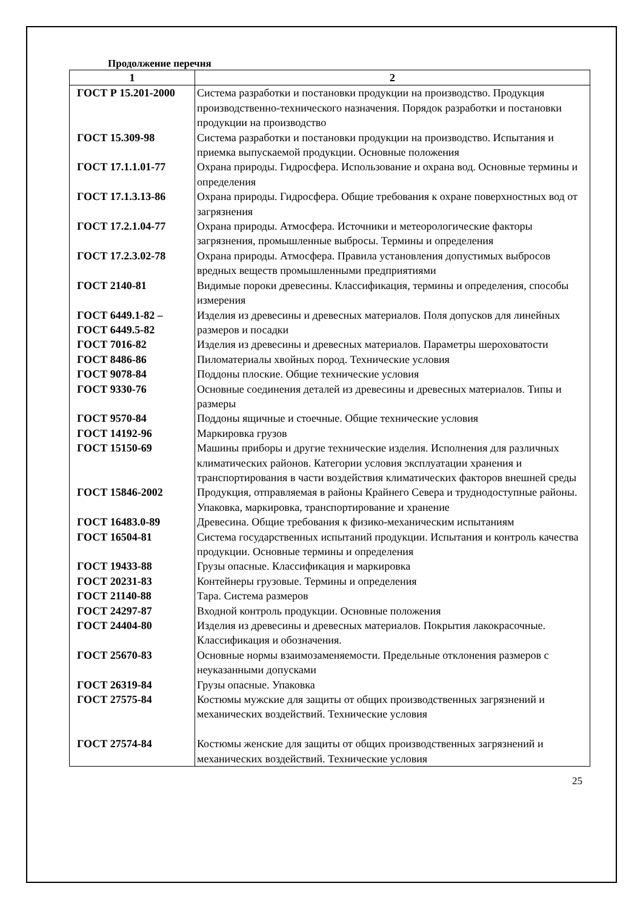Продолжение перечня
| 1 | 2 |
| --- | --- |
| ГОСТ Р 15.201-2000 | Система разработки и постановки продукции на производство. Продукция производственно-технического назначения. Порядок разработки и постановки продукции на производство |
| ГОСТ 15.309-98 | Система разработки и постановки продукции на производство. Испытания и приемка выпускаемой продукции. Основные положения |
| ГОСТ 17.1.1.01-77 | Охрана природы. Гидросфера. Использование и охрана вод. Основные термины и определения |
| ГОСТ 17.1.3.13-86 | Охрана природы. Гидросфера. Общие требования к охране поверхностных вод от загрязнения |
| ГОСТ 17.2.1.04-77 ГОСТ 17.2.3.02-78 | Охрана природы. Атмосфера. Источники и метеорологические факторы загрязнения, промышленные выбросы. Термины и определения Охрана природы. Атмосфера. Правила установления допустимых выбросов вредных веществ промышленными предприятиями |
| ГОСТ 2140-81 | Видимые пороки древесины. Классификация, термины и определения, способы измерения |
| ГОСТ 6449.1-82 – ГОСТ 6449.5-82 | Изделия из древесины и древесных материалов. Поля допусков для линейных размеров и посадки |
| ГОСТ 7016-82 | Изделия из древесины и древесных материалов. Параметры шероховатости |
| ГОСТ 8486-86 | Пиломатериалы хвойных пород. Технические условия |
| ГОСТ 9078-84 | Поддоны плоские. Общие технические условия |
| ГОСТ 9330-76 | Основные соединения деталей из древесины и древесных материалов. Типы и размеры |
| ГОСТ 9570-84 | Поддоны ящичные и стоечные. Общие технические условия |
| ГОСТ 14192-96 | Маркировка грузов |
| ГОСТ 15150-69 | Машины приборы и другие технические изделия. Исполнения для различных климатических районов. Категории условия эксплуатации хранения и транспортирования в части воздействия климатических факторов внешней среды |
| ГОСТ 15846-2002 | Продукция, отправляемая в районы Крайнего Севера и труднодоступные районы. Упаковка, маркировка, транспортирование и хранение |
| ГОСТ 16483.0-89 | Древесина. Общие требования к физико-механическим испытаниям |
| ГОСТ 16504-81 | Система государственных испытаний продукции. Испытания и контроль качества продукции. Основные термины и определения |
| ГОСТ 19433-88 | Грузы опасные. Классификация и маркировка |
| ГОСТ 20231-83 | Контейнеры грузовые. Термины и определения |
| ГОСТ 21140-88 | Тара. Система размеров |
| ГОСТ 24297-87 | Входной контроль продукции. Основные положения |
| ГОСТ 24404-80 | Изделия из древесины и древесных материалов. Покрытия лакокрасочные. Классификация и обозначения. |
| ГОСТ 25670-83 | Основные нормы взаимозаменяемости. Предельные отклонения размеров с неуказанными допусками |
| ГОСТ 26319-84 | Грузы опасные. Упаковка |
| ГОСТ 27575-84 | Костюмы мужские для защиты от общих производственных загрязнений и механических воздействий. Технические условия |
| ГОСТ 27574-84 | Костюмы женские для защиты от общих производственных загрязнений и механических воздействий. Технические условия |
25